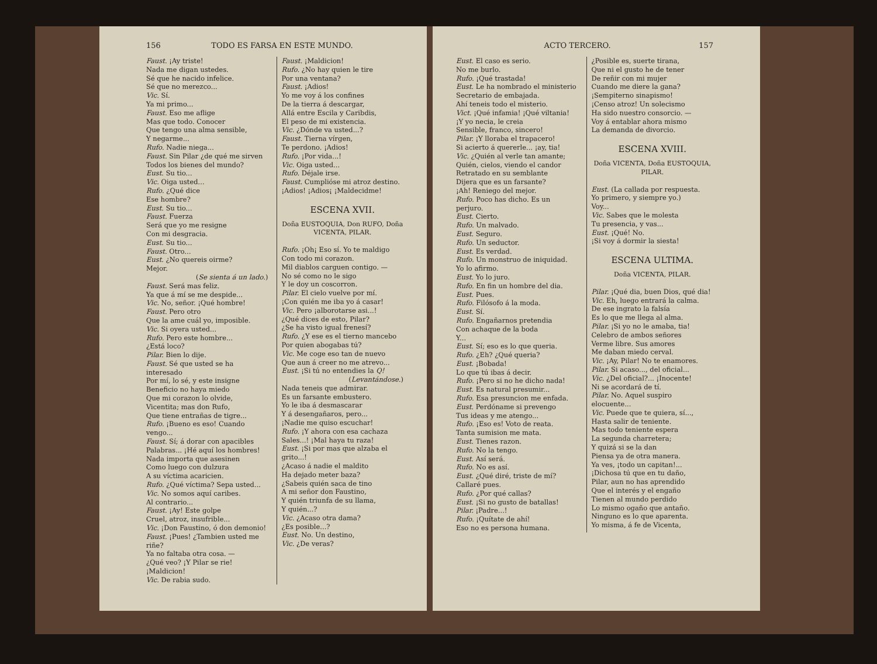156 TODO ES FARSA EN ESTE MUNDO.
Faust. ¡Ay triste!
Nada me digan ustedes.
Sé que he nacido infelice.
Sé que no merezco...
Vic. Sí.
Ya mi primo...
Faust. Eso me aflige
Mas que todo. Conocer
Que tengo una alma sensible,
Y negarme...
Rufo. Nadie niega...
Faust. Sin Pilar ¿de qué me sirven
Todos los bienes del mundo?
Eust. Su tio...
Vic. Oiga usted...
Rufo. ¿Qué dice
Ese hombre?
Eust. Su tio...
Faust. Fuerza
Será que yo me resigne
Con mi desgracia.
Eust. Su tio...
Faust. Otro...
Eust. ¿No quereis oirme?
Mejor.
(Se sienta á un lado.)
Faust. Será mas feliz.
Ya que á mí se me despide...
Vic. No, señor. ¡Qué hombre!
Faust. Pero otro
Que la ame cuál yo, imposible.
Vic. Si oyera usted...
Rufo. Pero este hombre...
¿Está loco?
Pilar. Bien lo dije.
Faust. Sé que usted se ha interesado
Por mí, lo sé, y este insigne
Beneficio no haya miedo
Que mi corazon lo olvide,
Vicentita; mas don Rufo,
Que tiene entrañas de tigre...
Rufo. ¡Bueno es eso! Cuando vengo...
Faust. Sí; á dorar con apacibles
Palabras... ¡Hé aquí los hombres!
Nada importa que asesinen
Como luego con dulzura
A su víctima acaricien.
Rufo. ¿Qué víctima? Sepa usted...
Vic. No somos aquí caribes.
Al contrario...
Faust. ¡Ay! Este golpe
Cruel, atroz, insufrible...
Vic. ¡Don Faustino, ó don demonio!
Faust. ¡Pues! ¿Tambien usted me riñe?
Ya no faltaba otra cosa. —
¿Qué veo? ¡Y Pilar se rie!
¡Maldicion!
Vic. De rabia sudo.
Faust. ¡Maldicion!
Rufo. ¿No hay quien le tire
Por una ventana?
Faust. ¡Adios!
Yo me voy á los confines
De la tierra á descargar,
Allá entre Escila y Caribdis,
El peso de mi existencia.
Vic. ¿Dónde va usted...?
Faust. Tierna vírgen,
Te perdono. ¡Adios!
Rufo. ¡Por vida...!
Vic. Oiga usted...
Rufo. Déjale irse.
Faust. Cumplióse mi atroz destino.
¡Adios! ¡Adios¡ ¡Maldecidme!
ESCENA XVII.
Doña EUSTOQUIA, Don RUFO, Doña VICENTA, PILAR.
Rufo. ¡Oh¡ Eso sí. Yo te maldigo
Con todo mi corazon.
Mil diablos carguen contigo. —
No sé como no le sigo
Y le doy un coscorron.
Pilar. El cielo vuelve por mí.
¡Con quién me iba yo á casar!
Vic. Pero ¡alborotarse asi...!
¿Qué dices de esto, Pilar?
¿Se ha visto igual frenesí?
Rufo. ¿Y ese es el tierno mancebo
Por quien abogabas tú?
Vic. Me coge eso tan de nuevo
Que aun á creer no me atrevo...
Eust. ¡Si tú no entendies la Q!
(Levantándose.)
Nada teneis que admirar.
Es un farsante embustero.
Yo le iba á desmascarar
Y á desengañaros, pero...
¡Nadie me quiso escuchar!
Rufo. ¡Y ahora con esa cachaza
Sales...! ¡Mal haya tu raza!
Eust. ¡Si por mas que alzaba el grito...!
¿Acaso á nadie el maldito
Ha dejado meter baza?
¿Sabeis quién saca de tino
A mi señor don Faustino,
Y quién triunfa de su llama,
Y quién...?
Vic. ¿Acaso otra dama?
¿Es posible...?
Eust. No. Un destino,
Vic. ¿De veras?
ACTO TERCERO. 157
Eust. El caso es serio.
No me burlo.
Rufo. ¡Qué trastada!
Eust. Le ha nombrado el ministerio
Secretario de embajada.
Ahí teneis todo el misterio.
Vict. ¡Qué infamia! ¡Qué viltania!
¡Y yo necia, le creia
Sensible, franco, sincero!
Pilar. ¡Y lloraba el trapacero!
Si acierto á quererle... ¡ay, tia!
Vic. ¿Quién al verle tan amante;
Quién, cielos, viendo el candor
Retratado en su semblante
Dijera que es un farsante?
¡Ah! Reniego del mejor.
Rufo. Poco has dicho. Es un perjuro.
Eust. Cierto.
Rufo. Un malvado.
Eust. Seguro.
Rufo. Un seductor.
Eust. Es verdad.
Rufo. Un monstruo de iniquidad.
Yo lo afirmo.
Eust. Yo lo juro.
Rufo. En fin un hombre del dia.
Eust. Pues.
Rufo. Filósofo á la moda.
Eust. Sí.
Rufo. Engañarnos pretendia
Con achaque de la boda
Y...
Eust. Sí; eso es lo que queria.
Rufo. ¿Eh? ¿Qué queria?
Eust. ¡Bobada!
Lo que tú ibas á decir.
Rufo. ¡Pero si no he dicho nada!
Eust. Es natural presumir...
Rufo. Esa presuncion me enfada.
Eust. Perdóname si prevengo
Tus ideas y me atengo...
Rufo. ¡Eso es! Voto de reata.
Tanta sumision me mata.
Eust. Tienes razon.
Rufo. No la tengo.
Eust. Así será.
Rufo. No es así.
Eust. ¿Qué diré, triste de mí?
Callaré pues.
Rufo. ¿Por qué callas?
Eust. ¡Si no gusto de batallas!
Pilar. ¡Padre...!
Rufo. ¡Quítate de ahí!
Eso no es persona humana.
¿Posible es, suerte tirana,
Que ni el gusto he de tener
De reñir con mi mujer
Cuando me diere la gana?
¡Sempiterno sinapismo!
¡Censo atroz! Un solecismo
Ha sido nuestro consorcio. —
Voy á entablar ahora mismo
La demanda de divorcio.
ESCENA XVIII.
Doña VICENTA, Doña EUSTOQUIA, PILAR.
Eust. (La callada por respuesta.
Yo primero, y siempre yo.)
Voy...
Vic. Sabes que le molesta
Tu presencia, y vas...
Eust. ¡Qué! No.
¡Si voy á dormir la siesta!
ESCENA ULTIMA.
Doña VICENTA, PILAR.
Pilar. ¡Qué dia, buen Dios, qué dia!
Vic. Eh, luego entrará la calma.
De ese ingrato la falsía
Es lo que me llega al alma.
Pilar. ¡Si yo no le amaba, tia!
Celebro de ambos señores
Verme libre. Sus amores
Me daban miedo cerval.
Vic. ¡Ay, Pilar! No te enamores.
Pilar. Si acaso..., del oficial...
Vic. ¿Del oficial?... ¡Inocente!
Ni se acordará de tí.
Pilar. No. Aquel suspiro elocuente...
Vic. Puede que te quiera, sí...,
Hasta salir de teniente.
Mas todo teniente espera
La segunda charretera;
Y quizá si se la dan
Piensa ya de otra manera.
Ya ves, ¡todo un capitan!...
¡Dichosa tú que en tu daño,
Pilar, aun no has aprendido
Que el interés y el engaño
Tienen al mundo perdido
Lo mismo ogaño que antaño.
Ninguno es lo que aparenta.
Yo misma, á fe de Vicenta,